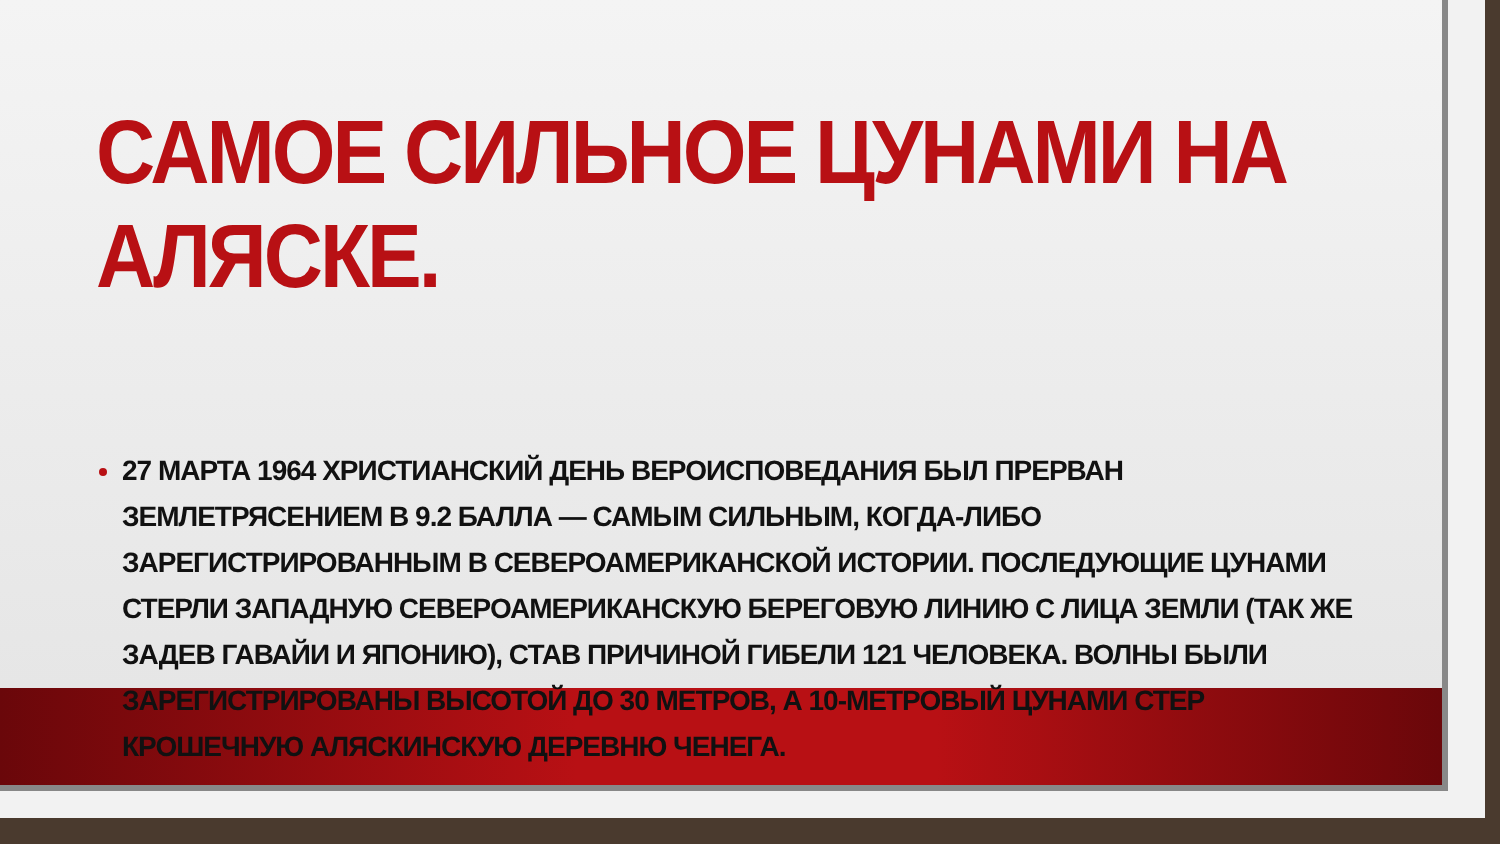САМОЕ СИЛЬНОЕ ЦУНАМИ НА АЛЯСКЕ.
27 МАРТА 1964 ХРИСТИАНСКИЙ ДЕНЬ ВЕРОИСПОВЕДАНИЯ БЫЛ ПРЕРВАН ЗЕМЛЕТРЯСЕНИЕМ В 9.2 БАЛЛА — САМЫМ СИЛЬНЫМ, КОГДА-ЛИБО ЗАРЕГИСТРИРОВАННЫМ В СЕВЕРОАМЕРИКАНСКОЙ ИСТОРИИ. ПОСЛЕДУЮЩИЕ ЦУНАМИ СТЕРЛИ ЗАПАДНУЮ СЕВЕРОАМЕРИКАНСКУЮ БЕРЕГОВУЮ ЛИНИЮ С ЛИЦА ЗЕМЛИ (ТАК ЖЕ ЗАДЕВ ГАВАЙИ И ЯПОНИЮ), СТАВ ПРИЧИНОЙ ГИБЕЛИ 121 ЧЕЛОВЕКА. ВОЛНЫ БЫЛИ ЗАРЕГИСТРИРОВАНЫ ВЫСОТОЙ ДО 30 МЕТРОВ, А 10-МЕТРОВЫЙ ЦУНАМИ СТЕР КРОШЕЧНУЮ АЛЯСКИНСКУЮ ДЕРЕВНЮ ЧЕНЕГА.